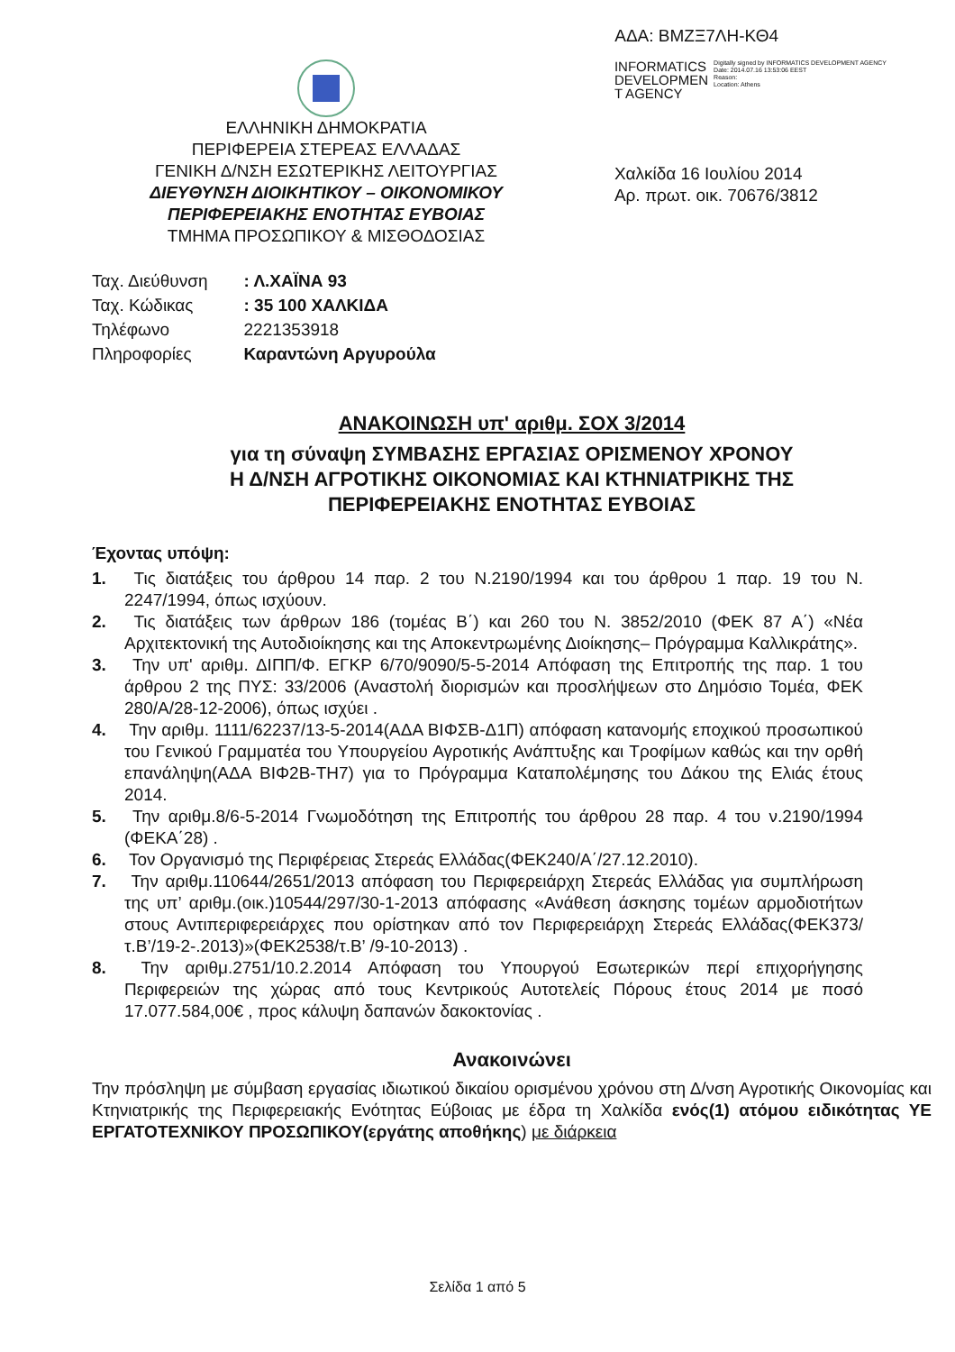ΑΔΑ: ΒΜΖΞ7ΛΗ-ΚΘ4
ΕΛΛΗΝΙΚΗ ΔΗΜΟΚΡΑΤΙΑ
ΠΕΡΙΦΕΡΕΙΑ ΣΤΕΡΕΑΣ ΕΛΛΑΔΑΣ
ΓΕΝΙΚΗ Δ/ΝΣΗ ΕΣΩΤΕΡΙΚΗΣ ΛΕΙΤΟΥΡΓΙΑΣ
ΔΙΕΥΘΥΝΣΗ ΔΙΟΙΚΗΤΙΚΟΥ – ΟΙΚΟΝΟΜΙΚΟΥ
ΠΕΡΙΦΕΡΕΙΑΚΗΣ ΕΝΟΤΗΤΑΣ ΕΥΒΟΙΑΣ
ΤΜΗΜΑ ΠΡΟΣΩΠΙΚΟΥ & ΜΙΣΘΟΔΟΣΙΑΣ
INFORMATICS
DEVELOPMEN
T AGENCY
Digitally signed by INFORMATICS DEVELOPMENT AGENCY
Date: 2014.07.16 13:53:06 EEST
Reason:
Location: Athens
Χαλκίδα 16 Ιουλίου 2014
Αρ. πρωτ. οικ. 70676/3812
| Ταχ. Διεύθυνση | : Λ.ΧΑΪΝΑ 93 |
| Ταχ. Κώδικας | : 35 100 ΧΑΛΚΙΔΑ |
| Τηλέφωνο | 2221353918 |
| Πληροφορίες | Καραντώνη Αργυρούλα |
ΑΝΑΚΟΙΝΩΣΗ υπ' αριθμ. ΣΟΧ 3/2014
για τη σύναψη ΣΥΜΒΑΣΗΣ ΕΡΓΑΣΙΑΣ ΟΡΙΣΜΕΝΟΥ ΧΡΟΝΟΥ
Η Δ/ΝΣΗ ΑΓΡΟΤΙΚΗΣ ΟΙΚΟΝΟΜΙΑΣ ΚΑΙ ΚΤΗΝΙΑΤΡΙΚΗΣ ΤΗΣ
ΠΕΡΙΦΕΡΕΙΑΚΗΣ ΕΝΟΤΗΤΑΣ ΕΥΒΟΙΑΣ
Έχοντας υπόψη:
1. Τις διατάξεις του άρθρου 14 παρ. 2 του Ν.2190/1994 και του άρθρου 1 παρ. 19 του Ν. 2247/1994, όπως ισχύουν.
2. Τις διατάξεις των άρθρων 186 (τομέας Β΄) και 260 του Ν. 3852/2010 (ΦΕΚ 87 Α΄) «Νέα Αρχιτεκτονική της Αυτοδιοίκησης και της Αποκεντρωμένης Διοίκησης– Πρόγραμμα Καλλικράτης».
3. Την υπ' αριθμ. ΔΙΠΠ/Φ. ΕΓΚΡ 6/70/9090/5-5-2014 Απόφαση της Επιτροπής της παρ. 1 του άρθρου 2 της ΠΥΣ: 33/2006 (Αναστολή διορισμών και προσλήψεων στο Δημόσιο Τομέα, ΦΕΚ 280/Α/28-12-2006), όπως ισχύει .
4. Την αριθμ. 1111/62237/13-5-2014(ΑΔΑ ΒΙΦΣΒ-Δ1Π) απόφαση κατανομής εποχικού προσωπικού του Γενικού Γραμματέα του Υπουργείου Αγροτικής Ανάπτυξης και Τροφίμων καθώς και την ορθή επανάληψη(ΑΔΑ ΒΙΦ2Β-ΤΗ7) για το Πρόγραμμα Καταπολέμησης του Δάκου της Ελιάς έτους 2014.
5. Την αριθμ.8/6-5-2014 Γνωμοδότηση της Επιτροπής του άρθρου 28 παρ. 4 του ν.2190/1994 (ΦΕΚΑ΄28) .
6. Τον Οργανισμό της Περιφέρειας Στερεάς Ελλάδας(ΦΕΚ240/Α΄/27.12.2010).
7. Την αριθμ.110644/2651/2013 απόφαση του Περιφερειάρχη Στερεάς Ελλάδας για συμπλήρωση της υπ’ αριθμ.(οικ.)10544/297/30-1-2013 απόφασης «Ανάθεση άσκησης τομέων αρμοδιοτήτων στους Αντιπεριφερειάρχες που ορίστηκαν από τον Περιφερειάρχη Στερεάς Ελλάδας(ΦΕΚ373/τ.Β’/19-2-.2013)»(ΦΕΚ2538/τ.Β’ /9-10-2013) .
8. Την αριθμ.2751/10.2.2014 Απόφαση του Υπουργού Εσωτερικών περί επιχορήγησης Περιφερειών της χώρας από τους Κεντρικούς Αυτοτελείς Πόρους έτους 2014 με ποσό 17.077.584,00€ , προς κάλυψη δαπανών δακοκτονίας .
Ανακοινώνει
Την πρόσληψη με σύμβαση εργασίας ιδιωτικού δικαίου ορισμένου χρόνου στη Δ/νση Αγροτικής Οικονομίας και Κτηνιατρικής της Περιφερειακής Ενότητας Εύβοιας με έδρα τη Χαλκίδα ενός(1) ατόμου ειδικότητας ΥΕ ΕΡΓΑΤΟΤΕΧΝΙΚΟΥ ΠΡΟΣΩΠΙΚΟΥ(εργάτης αποθήκης) με διάρκεια
Σελίδα 1 από 5